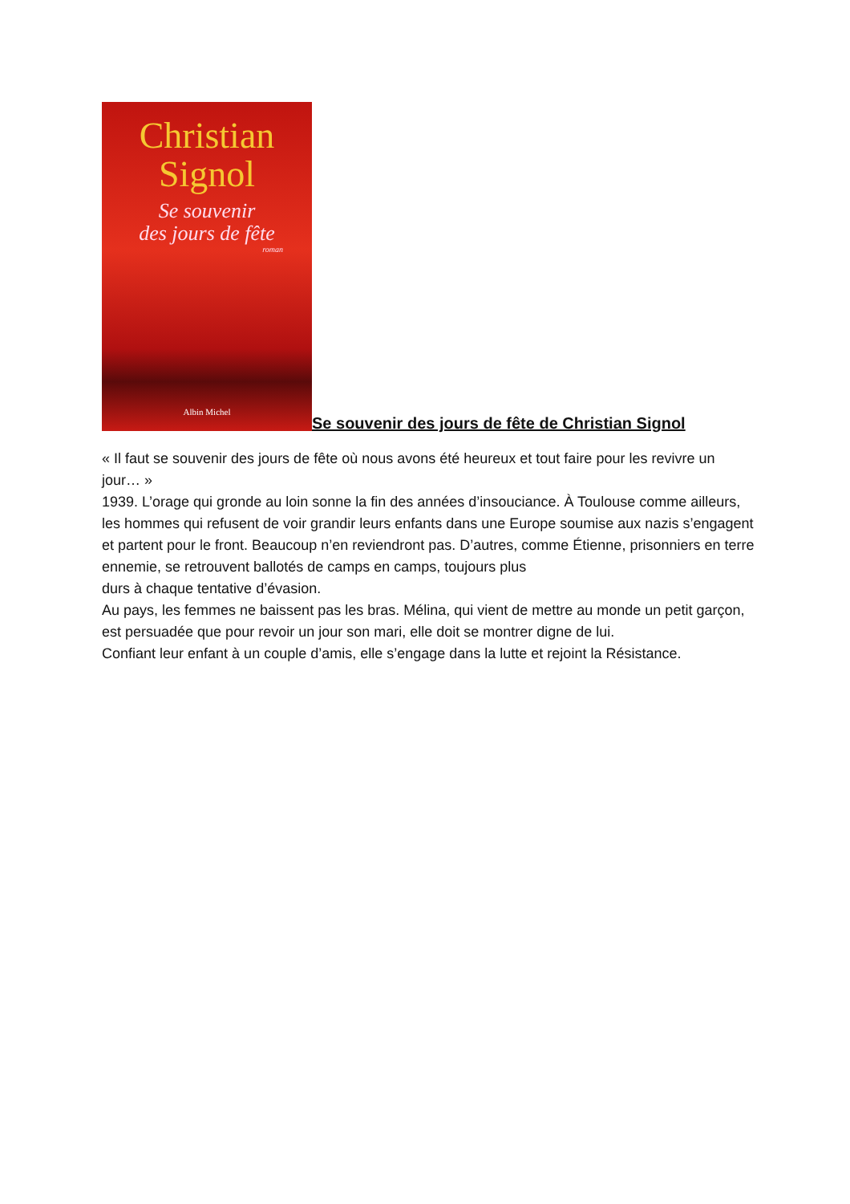Christian
Signol
Se souvenir
des jours de fête
roman
Albin Michel
Se souvenir des jours de fête de Christian Signol
« Il faut se souvenir des jours de fête où nous avons été heureux et tout faire pour les revivre un jour… »
1939. L’orage qui gronde au loin sonne la fin des années d’insouciance. À Toulouse comme ailleurs, les hommes qui refusent de voir grandir leurs enfants dans une Europe soumise aux nazis s’engagent et partent pour le front. Beaucoup n’en reviendront pas. D’autres, comme Étienne, prisonniers en terre ennemie, se retrouvent ballotés de camps en camps, toujours plus
durs à chaque tentative d’évasion.
Au pays, les femmes ne baissent pas les bras. Mélina, qui vient de mettre au monde un petit garçon, est persuadée que pour revoir un jour son mari, elle doit se montrer digne de lui.
Confiant leur enfant à un couple d’amis, elle s’engage dans la lutte et rejoint la Résistance.